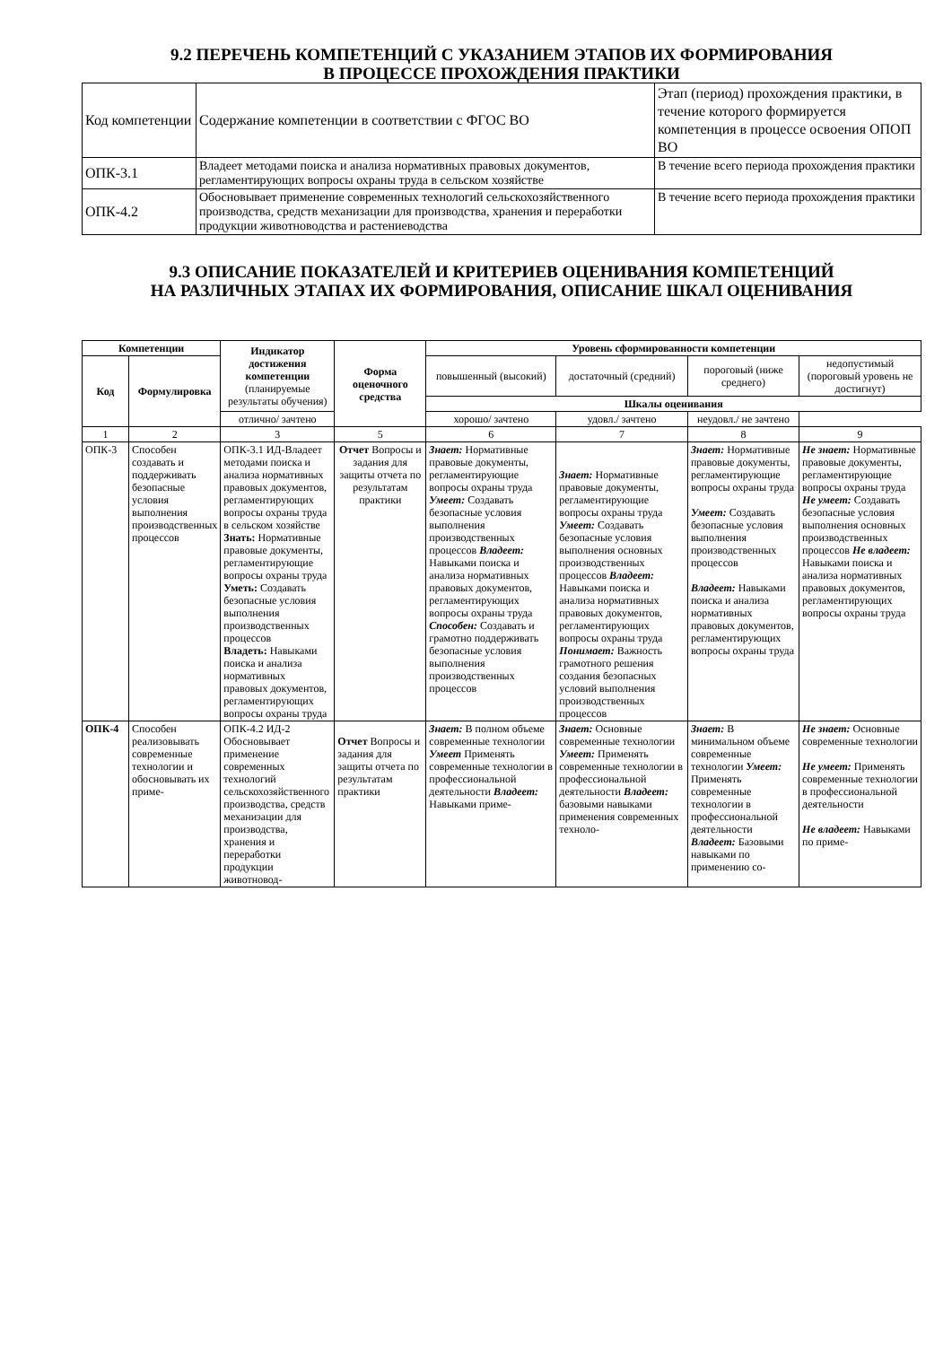9.2 ПЕРЕЧЕНЬ КОМПЕТЕНЦИЙ С УКАЗАНИЕМ ЭТАПОВ ИХ ФОРМИРОВАНИЯ
В ПРОЦЕССЕ ПРОХОЖДЕНИЯ ПРАКТИКИ
| Код компетенции | Содержание компетенции в соответствии с ФГОС ВО | Этап (период) прохождения практики, в течение которого формируется компетенция в процессе освоения ОПОП ВО |
| ОПК-3.1 | Владеет методами поиска и анализа нормативных правовых документов, регламентирующих вопросы охраны труда в сельском хозяйстве | В течение всего периода прохождения практики |
| ОПК-4.2 | Обосновывает применение современных технологий сельскохозяйственного производства, средств механизации для производства, хранения и переработки продукции животноводства и растениеводства | В течение всего периода прохождения практики |
9.3 ОПИСАНИЕ ПОКАЗАТЕЛЕЙ И КРИТЕРИЕВ ОЦЕНИВАНИЯ КОМПЕТЕНЦИЙ
НА РАЗЛИЧНЫХ ЭТАПАХ ИХ ФОРМИРОВАНИЯ, ОПИСАНИЕ ШКАЛ ОЦЕНИВАНИЯ
| Компетенции | | Индикатор достижения компетенции (планируемые результаты обучения) | Форма оценочного средства | Уровень сформированности компетенции | | | |
| --- | --- | --- | --- | --- | --- | --- | --- |
| | | | | повышенный (высокий) | достаточный (средний) | пороговый (ниже среднего) | недопустимый (пороговый уровень не достигнут) |
| Код | Формулировка | | | | | | |
| | | | | Шкалы оценивания | | | |
| | | отлично/ зачтено | | хорошо/ зачтено | удовл./ зачтено | неудовл./ не зачтено | |
| 1 | 2 | 3 | 5 | 6 | 7 | 8 | 9 |
| ОПК-3 | Способен создавать и поддерживать безопасные условия выполнения производственных процессов | ОПК-3.1 ИД-Владеет методами поиска и анализа нормативных правовых документов, регламентирующих вопросы охраны труда в сельском хозяйстве Знать: Нормативные правовые документы, регламентирующие вопросы охраны труда Уметь: Создавать безопасные условия выполнения производственных процессов Владеть: Навыками поиска и анализа нормативных правовых документов, регламентирующих вопросы охраны труда | Отчет Вопросы и задания для защиты отчета по результатам практики | Знает: Нормативные правовые документы, регламентирующие вопросы охраны труда Умеет: Создавать безопасные условия выполнения производственных процессов Владеет: Навыками поиска и анализа нормативных правовых документов, регламентирующих вопросы охраны труда Способен: Создавать и грамотно поддерживать безопасные условия выполнения производственных процессов | Знает: Нормативные правовые документы, регламентирующие вопросы охраны труда Умеет: Создавать безопасные условия выполнения основных производственных процессов Владеет: Навыками поиска и анализа нормативных правовых документов, регламентирующих вопросы охраны труда Понимает: Важность грамотного решения создания безопасных условий выполнения производственных процессов | Знает: Нормативные правовые документы, регламентирующие вопросы охраны труда Умеет: Создавать безопасные условия выполнения производственных процессов Владеет: Навыками поиска и анализа нормативных правовых документов, регламентирующих вопросы охраны труда | Не знает: Нормативные правовые документы, регламентирующие вопросы охраны труда Не умеет: Создавать безопасные условия выполнения основных производственных процессов Не владеет: Навыками поиска и анализа нормативных правовых документов, регламентирующих вопросы охраны труда |
| ОПК-4 | Способен реализовывать современные технологии и обосновывать их приме- | ОПК-4.2 ИД-2 Обосновывает применение современных технологий сельскохозяйственного производства, средств механизации для производства, хранения и переработки продукции животновод- | Отчет Вопросы и задания для защиты отчета по результатам практики | Знает: В полном объеме современные технологии Умеет Применять современные технологии в профессиональной деятельности Владеет: Навыками приме- | Знает: Основные современные технологии Умеет: Применять современные технологии в профессиональной деятельности Владеет: базовыми навыками применения современных техноло- | Знает: В минимальном объеме современные технологии Умеет: Применять современные технологии в профессиональной деятельности Владеет: Базовыми навыками по применению со- | Не знает: Основные современные технологии Не умеет: Применять современные технологии в профессиональной деятельности Не владеет: Навыками по приме- |